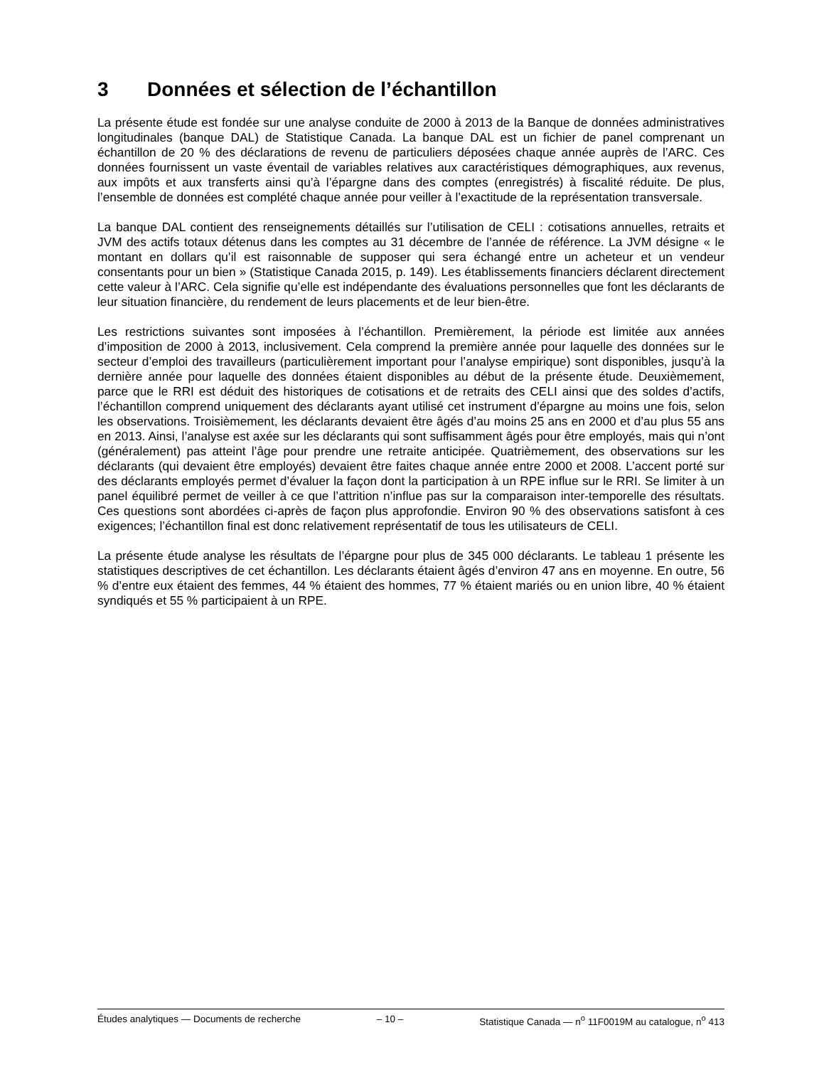3 Données et sélection de l’échantillon
La présente étude est fondée sur une analyse conduite de 2000 à 2013 de la Banque de données administratives longitudinales (banque DAL) de Statistique Canada. La banque DAL est un fichier de panel comprenant un échantillon de 20 % des déclarations de revenu de particuliers déposées chaque année auprès de l’ARC. Ces données fournissent un vaste éventail de variables relatives aux caractéristiques démographiques, aux revenus, aux impôts et aux transferts ainsi qu’à l’épargne dans des comptes (enregistrés) à fiscalité réduite. De plus, l’ensemble de données est complété chaque année pour veiller à l’exactitude de la représentation transversale.
La banque DAL contient des renseignements détaillés sur l’utilisation de CELI : cotisations annuelles, retraits et JVM des actifs totaux détenus dans les comptes au 31 décembre de l’année de référence. La JVM désigne « le montant en dollars qu’il est raisonnable de supposer qui sera échangé entre un acheteur et un vendeur consentants pour un bien » (Statistique Canada 2015, p. 149). Les établissements financiers déclarent directement cette valeur à l’ARC. Cela signifie qu’elle est indépendante des évaluations personnelles que font les déclarants de leur situation financière, du rendement de leurs placements et de leur bien-être.
Les restrictions suivantes sont imposées à l’échantillon. Premièrement, la période est limitée aux années d’imposition de 2000 à 2013, inclusivement. Cela comprend la première année pour laquelle des données sur le secteur d’emploi des travailleurs (particulièrement important pour l’analyse empirique) sont disponibles, jusqu’à la dernière année pour laquelle des données étaient disponibles au début de la présente étude. Deuxièmement, parce que le RRI est déduit des historiques de cotisations et de retraits des CELI ainsi que des soldes d’actifs, l’échantillon comprend uniquement des déclarants ayant utilisé cet instrument d’épargne au moins une fois, selon les observations. Troisièmement, les déclarants devaient être âgés d’au moins 25 ans en 2000 et d’au plus 55 ans en 2013. Ainsi, l’analyse est axée sur les déclarants qui sont suffisamment âgés pour être employés, mais qui n’ont (généralement) pas atteint l’âge pour prendre une retraite anticipée. Quatrièmement, des observations sur les déclarants (qui devaient être employés) devaient être faites chaque année entre 2000 et 2008. L’accent porté sur des déclarants employés permet d’évaluer la façon dont la participation à un RPE influe sur le RRI. Se limiter à un panel équilibré permet de veiller à ce que l’attrition n’influe pas sur la comparaison inter-temporelle des résultats. Ces questions sont abordées ci-après de façon plus approfondie. Environ 90 % des observations satisfont à ces exigences; l’échantillon final est donc relativement représentatif de tous les utilisateurs de CELI.
La présente étude analyse les résultats de l’épargne pour plus de 345 000 déclarants. Le tableau 1 présente les statistiques descriptives de cet échantillon. Les déclarants étaient âgés d’environ 47 ans en moyenne. En outre, 56 % d’entre eux étaient des femmes, 44 % étaient des hommes, 77 % étaient mariés ou en union libre, 40 % étaient syndiqués et 55 % participaient à un RPE.
Études analytiques — Documents de recherche – 10 – Statistique Canada — n<sup>o</sup> 11F0019M au catalogue, n<sup>o</sup> 413